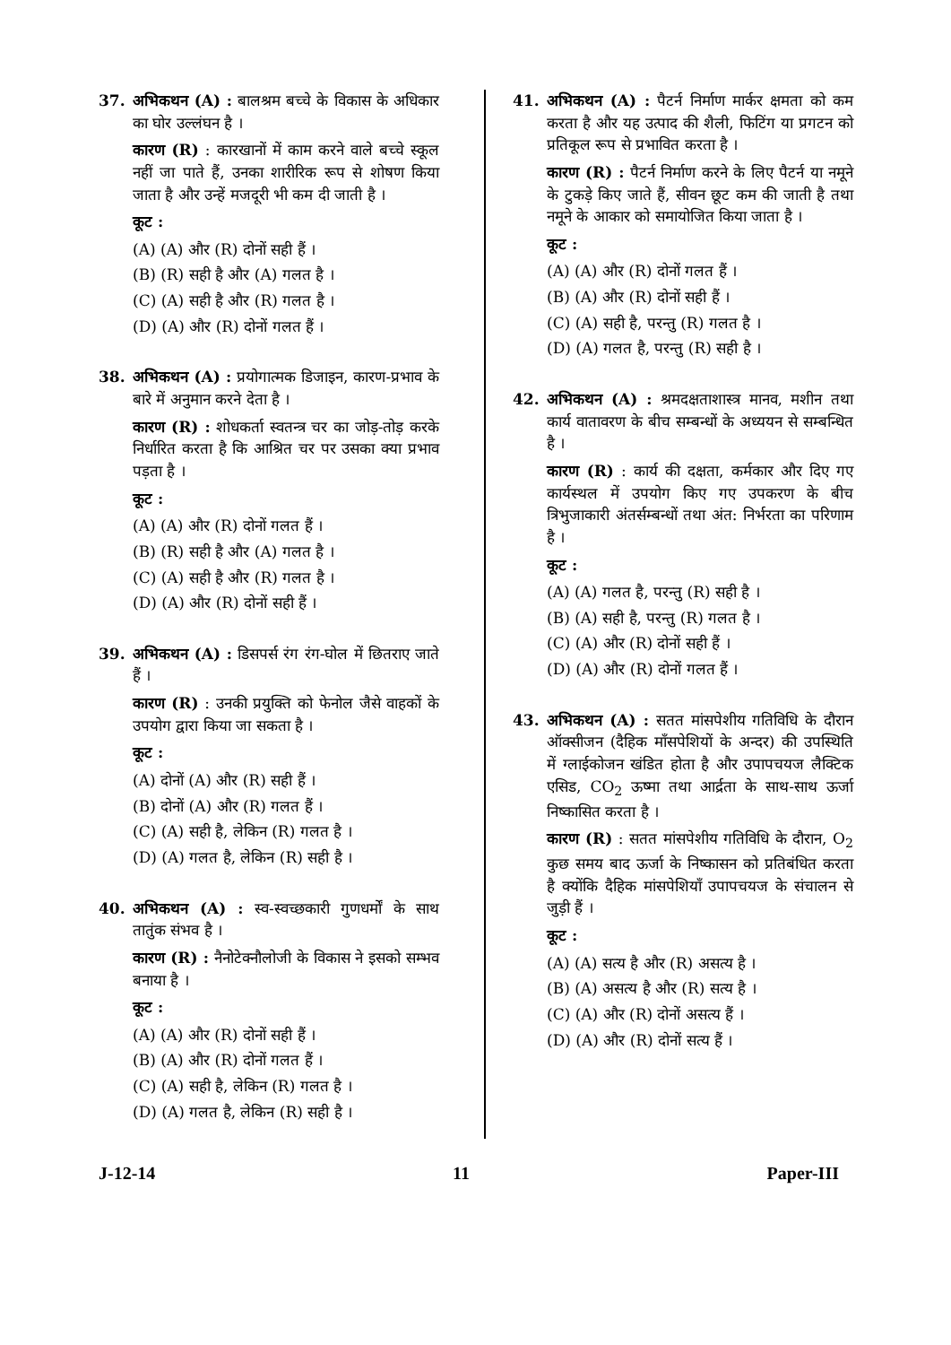37. अभिकथन (A) : बालश्रम बच्चे के विकास के अधिकार का घोर उल्लंघन है ।
कारण (R) : कारखानों में काम करने वाले बच्चे स्कूल नहीं जा पाते हैं, उनका शारीरिक रूप से शोषण किया जाता है और उन्हें मजदूरी भी कम दी जाती है ।
कूट :
(A) (A) और (R) दोनों सही हैं ।
(B) (R) सही है और (A) गलत है ।
(C) (A) सही है और (R) गलत है ।
(D) (A) और (R) दोनों गलत हैं ।
38. अभिकथन (A) : प्रयोगात्मक डिजाइन, कारण-प्रभाव के बारे में अनुमान करने देता है ।
कारण (R) : शोधकर्ता स्वतन्त्र चर का जोड़-तोड़ करके निर्धारित करता है कि आश्रित चर पर उसका क्या प्रभाव पड़ता है ।
कूट :
(A) (A) और (R) दोनों गलत हैं ।
(B) (R) सही है और (A) गलत है ।
(C) (A) सही है और (R) गलत है ।
(D) (A) और (R) दोनों सही हैं ।
39. अभिकथन (A) : डिसपर्स रंग रंग-घोल में छितराए जाते हैं ।
कारण (R) : उनकी प्रयुक्ति को फेनोल जैसे वाहकों के उपयोग द्वारा किया जा सकता है ।
कूट :
(A) दोनों (A) और (R) सही हैं ।
(B) दोनों (A) और (R) गलत हैं ।
(C) (A) सही है, लेकिन (R) गलत है ।
(D) (A) गलत है, लेकिन (R) सही है ।
40. अभिकथन (A) : स्व-स्वच्छकारी गुणधर्मों के साथ तातुंक संभव है ।
कारण (R) : नैनोटेक्नौलोजी के विकास ने इसको सम्भव बनाया है ।
कूट :
(A) (A) और (R) दोनों सही हैं ।
(B) (A) और (R) दोनों गलत हैं ।
(C) (A) सही है, लेकिन (R) गलत है ।
(D) (A) गलत है, लेकिन (R) सही है ।
41. अभिकथन (A) : पैटर्न निर्माण मार्कर क्षमता को कम करता है और यह उत्पाद की शैली, फिटिंग या प्रगटन को प्रतिकूल रूप से प्रभावित करता है ।
कारण (R) : पैटर्न निर्माण करने के लिए पैटर्न या नमूने के टुकड़े किए जाते हैं, सीवन छूट कम की जाती है तथा नमूने के आकार को समायोजित किया जाता है ।
कूट :
(A) (A) और (R) दोनों गलत हैं ।
(B) (A) और (R) दोनों सही हैं ।
(C) (A) सही है, परन्तु (R) गलत है ।
(D) (A) गलत है, परन्तु (R) सही है ।
42. अभिकथन (A) : श्रमदक्षताशास्त्र मानव, मशीन तथा कार्य वातावरण के बीच सम्बन्धों के अध्ययन से सम्बन्धित है ।
कारण (R) : कार्य की दक्षता, कर्मकार और दिए गए कार्यस्थल में उपयोग किए गए उपकरण के बीच त्रिभुजाकारी अंतर्सम्बन्धों तथा अंत: निर्भरता का परिणाम है ।
कूट :
(A) (A) गलत है, परन्तु (R) सही है ।
(B) (A) सही है, परन्तु (R) गलत है ।
(C) (A) और (R) दोनों सही हैं ।
(D) (A) और (R) दोनों गलत हैं ।
43. अभिकथन (A) : सतत मांसपेशीय गतिविधि के दौरान ऑक्सीजन (दैहिक माँसपेशियों के अन्दर) की उपस्थिति में ग्लाईकोजन खंडित होता है और उपापचयज लैक्टिक एसिड, CO<sub>2</sub> ऊष्मा तथा आर्द्रता के साथ-साथ ऊर्जा निष्कासित करता है ।
कारण (R) : सतत मांसपेशीय गतिविधि के दौरान, O<sub>2</sub> कुछ समय बाद ऊर्जा के निष्कासन को प्रतिबंधित करता है क्योंकि दैहिक मांसपेशियाँ उपापचयज के संचालन से जुड़ी हैं ।
कूट :
(A) (A) सत्य है और (R) असत्य है ।
(B) (A) असत्य है और (R) सत्य है ।
(C) (A) और (R) दोनों असत्य हैं ।
(D) (A) और (R) दोनों सत्य हैं ।
J-12-14 11 Paper-III